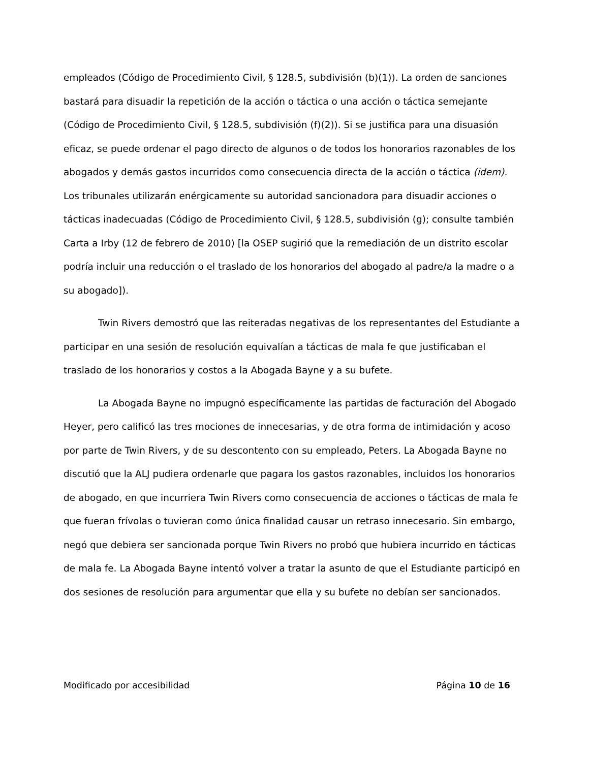empleados (Código de Procedimiento Civil, § 128.5, subdivisión (b)(1)). La orden de sanciones bastará para disuadir la repetición de la acción o táctica o una acción o táctica semejante (Código de Procedimiento Civil, § 128.5, subdivisión (f)(2)). Si se justifica para una disuasión eficaz, se puede ordenar el pago directo de algunos o de todos los honorarios razonables de los abogados y demás gastos incurridos como consecuencia directa de la acción o táctica (idem). Los tribunales utilizarán enérgicamente su autoridad sancionadora para disuadir acciones o tácticas inadecuadas (Código de Procedimiento Civil, § 128.5, subdivisión (g); consulte también Carta a Irby (12 de febrero de 2010) [la OSEP sugirió que la remediación de un distrito escolar podría incluir una reducción o el traslado de los honorarios del abogado al padre/a la madre o a su abogado]).
Twin Rivers demostró que las reiteradas negativas de los representantes del Estudiante a participar en una sesión de resolución equivalían a tácticas de mala fe que justificaban el traslado de los honorarios y costos a la Abogada Bayne y a su bufete.
La Abogada Bayne no impugnó específicamente las partidas de facturación del Abogado Heyer, pero calificó las tres mociones de innecesarias, y de otra forma de intimidación y acoso por parte de Twin Rivers, y de su descontento con su empleado, Peters. La Abogada Bayne no discutió que la ALJ pudiera ordenarle que pagara los gastos razonables, incluidos los honorarios de abogado, en que incurriera Twin Rivers como consecuencia de acciones o tácticas de mala fe que fueran frívolas o tuvieran como única finalidad causar un retraso innecesario. Sin embargo, negó que debiera ser sancionada porque Twin Rivers no probó que hubiera incurrido en tácticas de mala fe. La Abogada Bayne intentó volver a tratar la asunto de que el Estudiante participó en dos sesiones de resolución para argumentar que ella y su bufete no debían ser sancionados.
Modificado por accesibilidad Página 10 de 16